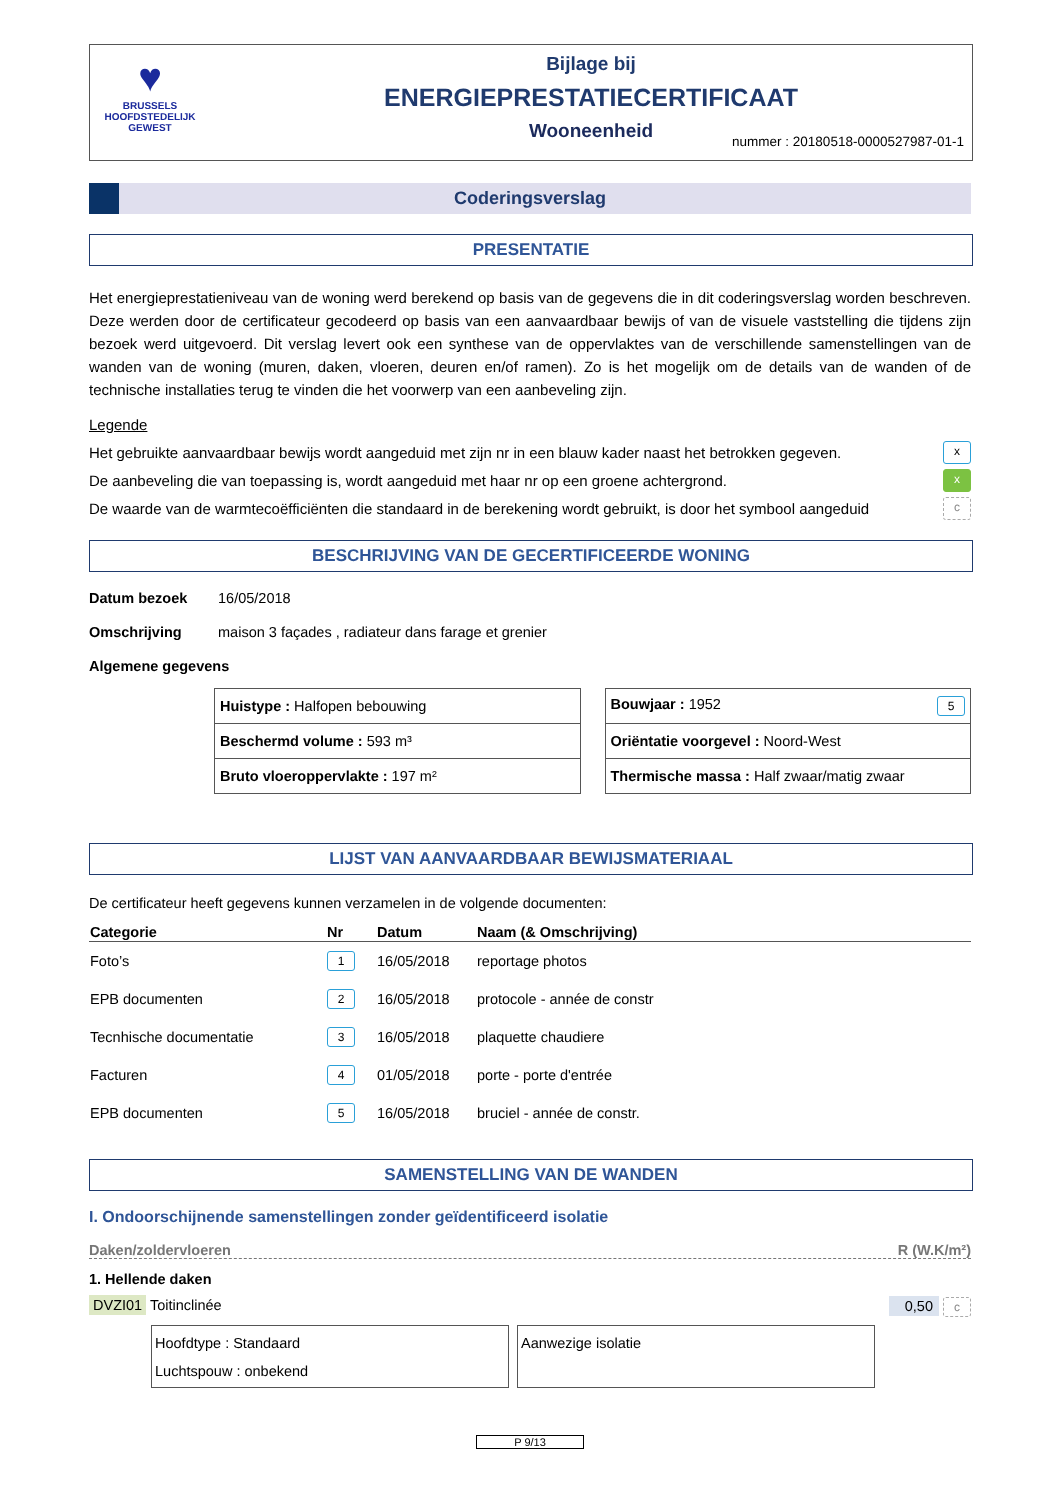♥
BRUSSELS
HOOFDSTEDELIJK
GEWEST
Bijlage bij
ENERGIEPRESTATIECERTIFICAAT
Wooneenheid
nummer : 20180518-0000527987-01-1
Coderingsverslag
PRESENTATIE
Het energieprestatieniveau van de woning werd berekend op basis van de gegevens die in dit coderingsverslag worden beschreven. Deze werden door de certificateur gecodeerd op basis van een aanvaardbaar bewijs of van de visuele vaststelling die tijdens zijn bezoek werd uitgevoerd. Dit verslag levert ook een synthese van de oppervlaktes van de verschillende samenstellingen van de wanden van de woning (muren, daken, vloeren, deuren en/of ramen). Zo is het mogelijk om de details van de wanden of de technische installaties terug te vinden die het voorwerp van een aanbeveling zijn.
Legende
Het gebruikte aanvaardbaar bewijs wordt aangeduid met zijn nr in een blauw kader naast het betrokken gegeven. x
De aanbeveling die van toepassing is, wordt aangeduid met haar nr op een groene achtergrond. x
De waarde van de warmtecoëfficiënten die standaard in de berekening wordt gebruikt, is door het symbool aangeduid c
BESCHRIJVING VAN DE GECERTIFICEERDE WONING
Datum bezoek 16/05/2018
Omschrijving maison 3 façades , radiateur dans farage et grenier
Algemene gegevens
| Huistype : Halfopen bebouwing |
| Beschermd volume : 593 m³ |
| Bruto vloeroppervlakte : 197 m² |
| Bouwjaar : 1952 5 |
| Oriëntatie voorgevel : Noord-West |
| Thermische massa : Half zwaar/matig zwaar |
LIJST VAN AANVAARDBAAR BEWIJSMATERIAAL
De certificateur heeft gegevens kunnen verzamelen in de volgende documenten:
| Categorie | Nr | Datum | Naam (& Omschrijving) |
| --- | --- | --- | --- |
| Foto’s | 1 | 16/05/2018 | reportage photos |
| EPB documenten | 2 | 16/05/2018 | protocole - année de constr |
| Tecnhische documentatie | 3 | 16/05/2018 | plaquette chaudiere |
| Facturen | 4 | 01/05/2018 | porte - porte d'entrée |
| EPB documenten | 5 | 16/05/2018 | bruciel - année de constr. |
SAMENSTELLING VAN DE WANDEN
I. Ondoorschijnende samenstellingen zonder geïdentificeerd isolatie
Daken/zoldervloeren R (W.K/m²)
1. Hellende daken
DVZI01 Toitinclinée 0,50 c
Hoofdtype : Standaard
Luchtspouw : onbekend
Aanwezige isolatie
P 9/13